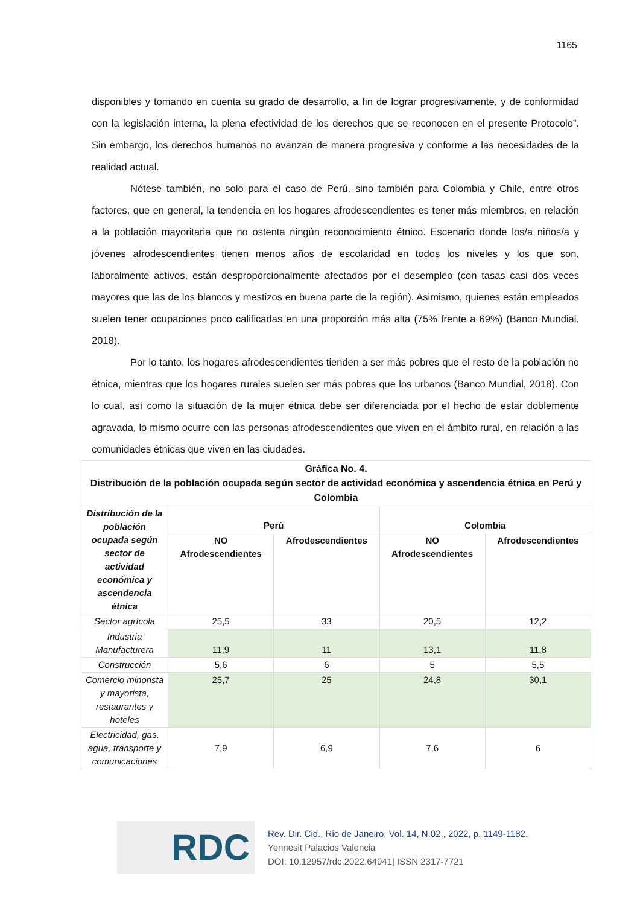1165
disponibles y tomando en cuenta su grado de desarrollo, a fin de lograr progresivamente, y de conformidad con la legislación interna, la plena efectividad de los derechos que se reconocen en el presente Protocolo”. Sin embargo, los derechos humanos no avanzan de manera progresiva y conforme a las necesidades de la realidad actual.
Nótese también, no solo para el caso de Perú, sino también para Colombia y Chile, entre otros factores, que en general, la tendencia en los hogares afrodescendientes es tener más miembros, en relación a la población mayoritaria que no ostenta ningún reconocimiento étnico. Escenario donde los/a niños/a y jóvenes afrodescendientes tienen menos años de escolaridad en todos los niveles y los que son, laboralmente activos, están desproporcionalmente afectados por el desempleo (con tasas casi dos veces mayores que las de los blancos y mestizos en buena parte de la región). Asimismo, quienes están empleados suelen tener ocupaciones poco calificadas en una proporción más alta (75% frente a 69%) (Banco Mundial, 2018).
Por lo tanto, los hogares afrodescendientes tienden a ser más pobres que el resto de la población no étnica, mientras que los hogares rurales suelen ser más pobres que los urbanos (Banco Mundial, 2018). Con lo cual, así como la situación de la mujer étnica debe ser diferenciada por el hecho de estar doblemente agravada, lo mismo ocurre con las personas afrodescendientes que viven en el ámbito rural, en relación a las comunidades étnicas que viven en las ciudades.
| Gráfica No. 4. Distribución de la población ocupada según sector de actividad económica y ascendencia étnica en Perú y Colombia | | | | |
| --- | --- | --- | --- | --- |
| Distribución de la población ocupada según sector de actividad económica y ascendencia étnica | Perú | | Colombia | |
| | NO Afrodescendientes | Afrodescendientes | NO Afrodescendientes | Afrodescendientes |
| Sector agrícola | 25,5 | 33 | 20,5 | 12,2 |
| Industria Manufacturera | 11,9 | 11 | 13,1 | 11,8 |
| Construcción | 5,6 | 6 | 5 | 5,5 |
| Comercio minorista y mayorista, restaurantes y hoteles | 25,7 | 25 | 24,8 | 30,1 |
| Electricidad, gas, agua, transporte y comunicaciones | 7,9 | 6,9 | 7,6 | 6 |
RDC
Rev. Dir. Cid., Rio de Janeiro, Vol. 14, N.02., 2022, p. 1149-1182.
Yennesit Palacios Valencia
DOI: 10.12957/rdc.2022.64941| ISSN 2317-7721